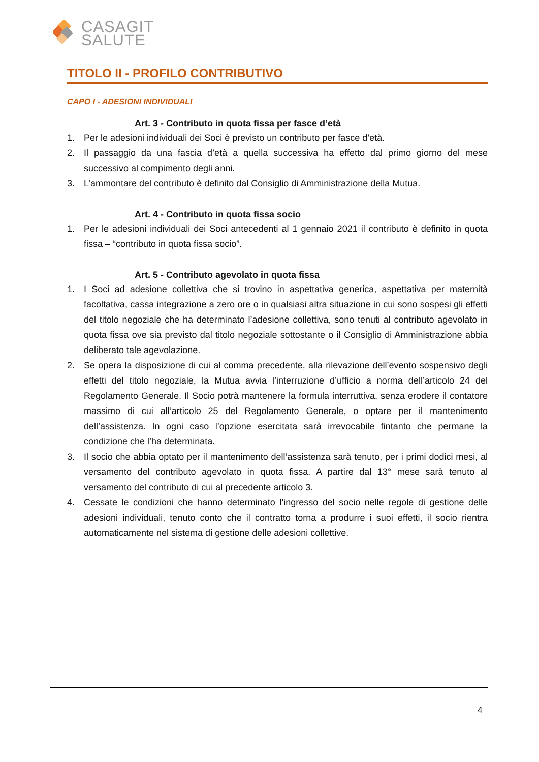CASAGIT
SALUTE
TITOLO II - PROFILO CONTRIBUTIVO
CAPO I - ADESIONI INDIVIDUALI
Art. 3 - Contributo in quota fissa per fasce d’età
1. Per le adesioni individuali dei Soci è previsto un contributo per fasce d’età.
2. Il passaggio da una fascia d’età a quella successiva ha effetto dal primo giorno del mese successivo al compimento degli anni.
3. L’ammontare del contributo è definito dal Consiglio di Amministrazione della Mutua.
Art. 4 - Contributo in quota fissa socio
1. Per le adesioni individuali dei Soci antecedenti al 1 gennaio 2021 il contributo è definito in quota fissa – “contributo in quota fissa socio”.
Art. 5 - Contributo agevolato in quota fissa
1. I Soci ad adesione collettiva che si trovino in aspettativa generica, aspettativa per maternità facoltativa, cassa integrazione a zero ore o in qualsiasi altra situazione in cui sono sospesi gli effetti del titolo negoziale che ha determinato l’adesione collettiva, sono tenuti al contributo agevolato in quota fissa ove sia previsto dal titolo negoziale sottostante o il Consiglio di Amministrazione abbia deliberato tale agevolazione.
2. Se opera la disposizione di cui al comma precedente, alla rilevazione dell’evento sospensivo degli effetti del titolo negoziale, la Mutua avvia l’interruzione d’ufficio a norma dell’articolo 24 del Regolamento Generale. Il Socio potrà mantenere la formula interruttiva, senza erodere il contatore massimo di cui all’articolo 25 del Regolamento Generale, o optare per il mantenimento dell’assistenza. In ogni caso l’opzione esercitata sarà irrevocabile fintanto che permane la condizione che l’ha determinata.
3. Il socio che abbia optato per il mantenimento dell’assistenza sarà tenuto, per i primi dodici mesi, al versamento del contributo agevolato in quota fissa. A partire dal 13° mese sarà tenuto al versamento del contributo di cui al precedente articolo 3.
4. Cessate le condizioni che hanno determinato l’ingresso del socio nelle regole di gestione delle adesioni individuali, tenuto conto che il contratto torna a produrre i suoi effetti, il socio rientra automaticamente nel sistema di gestione delle adesioni collettive.
4